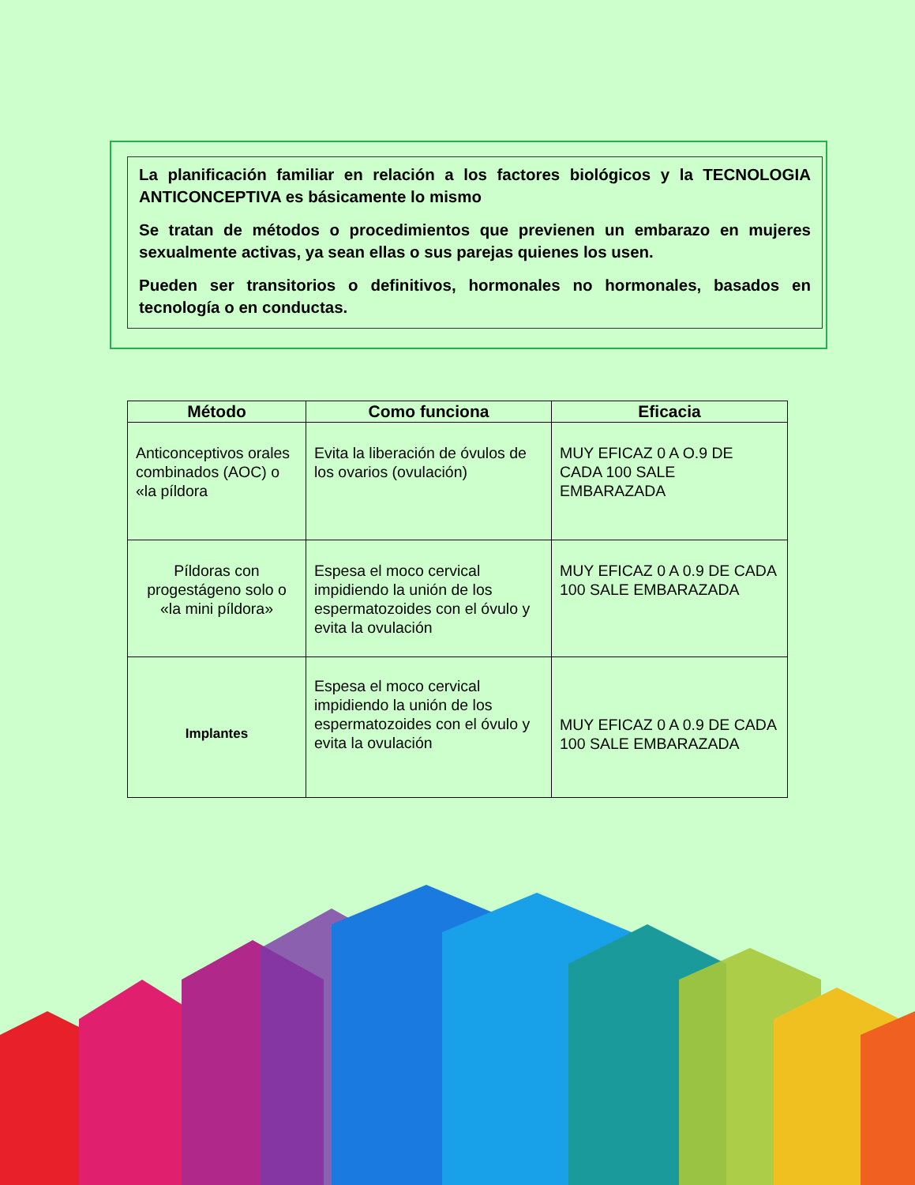La planificación familiar en relación a los factores biológicos y la TECNOLOGIA ANTICONCEPTIVA es básicamente lo mismo
Se tratan de métodos o procedimientos que previenen un embarazo en mujeres sexualmente activas, ya sean ellas o sus parejas quienes los usen.
Pueden ser transitorios o definitivos, hormonales no hormonales, basados en tecnología o en conductas.
| Método | Como funciona | Eficacia |
| --- | --- | --- |
| Anticonceptivos orales combinados (AOC) o «la píldora | Evita la liberación de óvulos de los ovarios (ovulación) | MUY EFICAZ 0 A O.9 DE CADA 100 SALE EMBARAZADA |
| Píldoras con progestágeno solo o «la mini píldora» | Espesa el moco cervical impidiendo la unión de los espermatozoides con el óvulo y evita la ovulación | MUY EFICAZ 0 A 0.9 DE CADA 100 SALE EMBARAZADA |
| Implantes | Espesa el moco cervical impidiendo la unión de los espermatozoides con el óvulo y evita la ovulación | MUY EFICAZ 0 A 0.9 DE CADA 100 SALE EMBARAZADA |